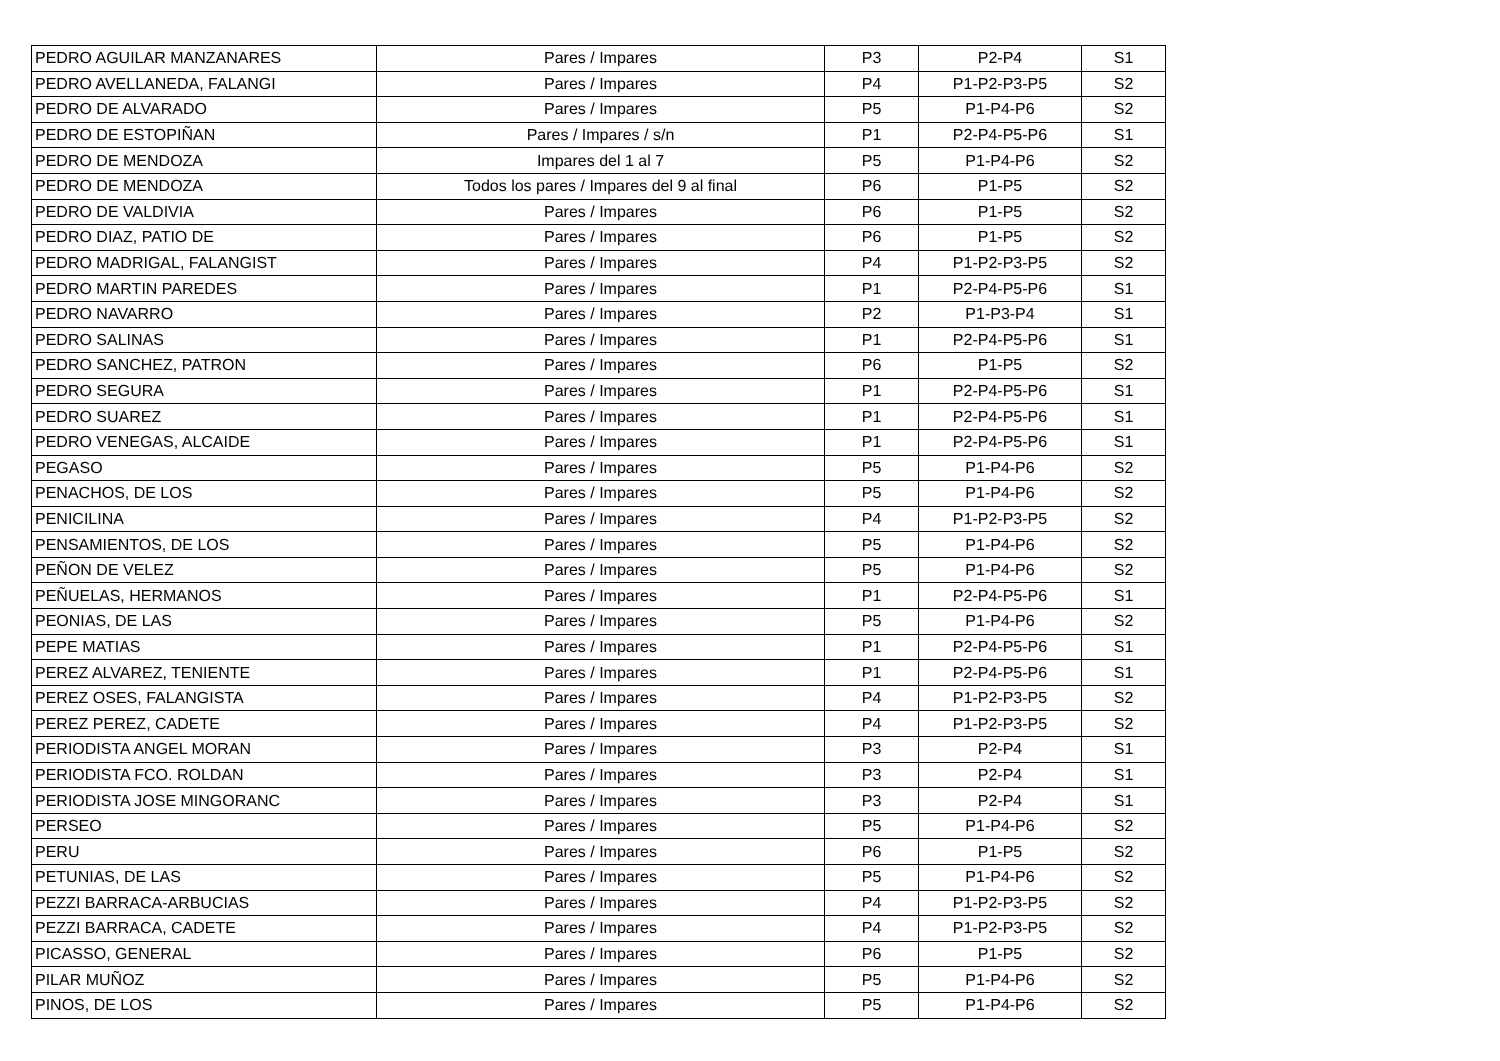| PEDRO AGUILAR MANZANARES | Pares / Impares | P3 | P2-P4 | S1 |
| PEDRO AVELLANEDA, FALANGI | Pares / Impares | P4 | P1-P2-P3-P5 | S2 |
| PEDRO DE ALVARADO | Pares / Impares | P5 | P1-P4-P6 | S2 |
| PEDRO DE ESTOPIÑAN | Pares / Impares / s/n | P1 | P2-P4-P5-P6 | S1 |
| PEDRO DE MENDOZA | Impares del 1 al 7 | P5 | P1-P4-P6 | S2 |
| PEDRO DE MENDOZA | Todos los pares / Impares del 9 al final | P6 | P1-P5 | S2 |
| PEDRO DE VALDIVIA | Pares / Impares | P6 | P1-P5 | S2 |
| PEDRO DIAZ, PATIO DE | Pares / Impares | P6 | P1-P5 | S2 |
| PEDRO MADRIGAL, FALANGIST | Pares / Impares | P4 | P1-P2-P3-P5 | S2 |
| PEDRO MARTIN PAREDES | Pares / Impares | P1 | P2-P4-P5-P6 | S1 |
| PEDRO NAVARRO | Pares / Impares | P2 | P1-P3-P4 | S1 |
| PEDRO SALINAS | Pares / Impares | P1 | P2-P4-P5-P6 | S1 |
| PEDRO SANCHEZ, PATRON | Pares / Impares | P6 | P1-P5 | S2 |
| PEDRO SEGURA | Pares / Impares | P1 | P2-P4-P5-P6 | S1 |
| PEDRO SUAREZ | Pares / Impares | P1 | P2-P4-P5-P6 | S1 |
| PEDRO VENEGAS, ALCAIDE | Pares / Impares | P1 | P2-P4-P5-P6 | S1 |
| PEGASO | Pares / Impares | P5 | P1-P4-P6 | S2 |
| PENACHOS, DE LOS | Pares / Impares | P5 | P1-P4-P6 | S2 |
| PENICILINA | Pares / Impares | P4 | P1-P2-P3-P5 | S2 |
| PENSAMIENTOS, DE LOS | Pares / Impares | P5 | P1-P4-P6 | S2 |
| PEÑON DE VELEZ | Pares / Impares | P5 | P1-P4-P6 | S2 |
| PEÑUELAS, HERMANOS | Pares / Impares | P1 | P2-P4-P5-P6 | S1 |
| PEONIAS, DE LAS | Pares / Impares | P5 | P1-P4-P6 | S2 |
| PEPE MATIAS | Pares / Impares | P1 | P2-P4-P5-P6 | S1 |
| PEREZ ALVAREZ, TENIENTE | Pares / Impares | P1 | P2-P4-P5-P6 | S1 |
| PEREZ OSES, FALANGISTA | Pares / Impares | P4 | P1-P2-P3-P5 | S2 |
| PEREZ PEREZ, CADETE | Pares / Impares | P4 | P1-P2-P3-P5 | S2 |
| PERIODISTA ANGEL MORAN | Pares / Impares | P3 | P2-P4 | S1 |
| PERIODISTA FCO. ROLDAN | Pares / Impares | P3 | P2-P4 | S1 |
| PERIODISTA JOSE MINGORANC | Pares / Impares | P3 | P2-P4 | S1 |
| PERSEO | Pares / Impares | P5 | P1-P4-P6 | S2 |
| PERU | Pares / Impares | P6 | P1-P5 | S2 |
| PETUNIAS, DE LAS | Pares / Impares | P5 | P1-P4-P6 | S2 |
| PEZZI BARRACA-ARBUCIAS | Pares / Impares | P4 | P1-P2-P3-P5 | S2 |
| PEZZI BARRACA, CADETE | Pares / Impares | P4 | P1-P2-P3-P5 | S2 |
| PICASSO, GENERAL | Pares / Impares | P6 | P1-P5 | S2 |
| PILAR MUÑOZ | Pares / Impares | P5 | P1-P4-P6 | S2 |
| PINOS, DE LOS | Pares / Impares | P5 | P1-P4-P6 | S2 |